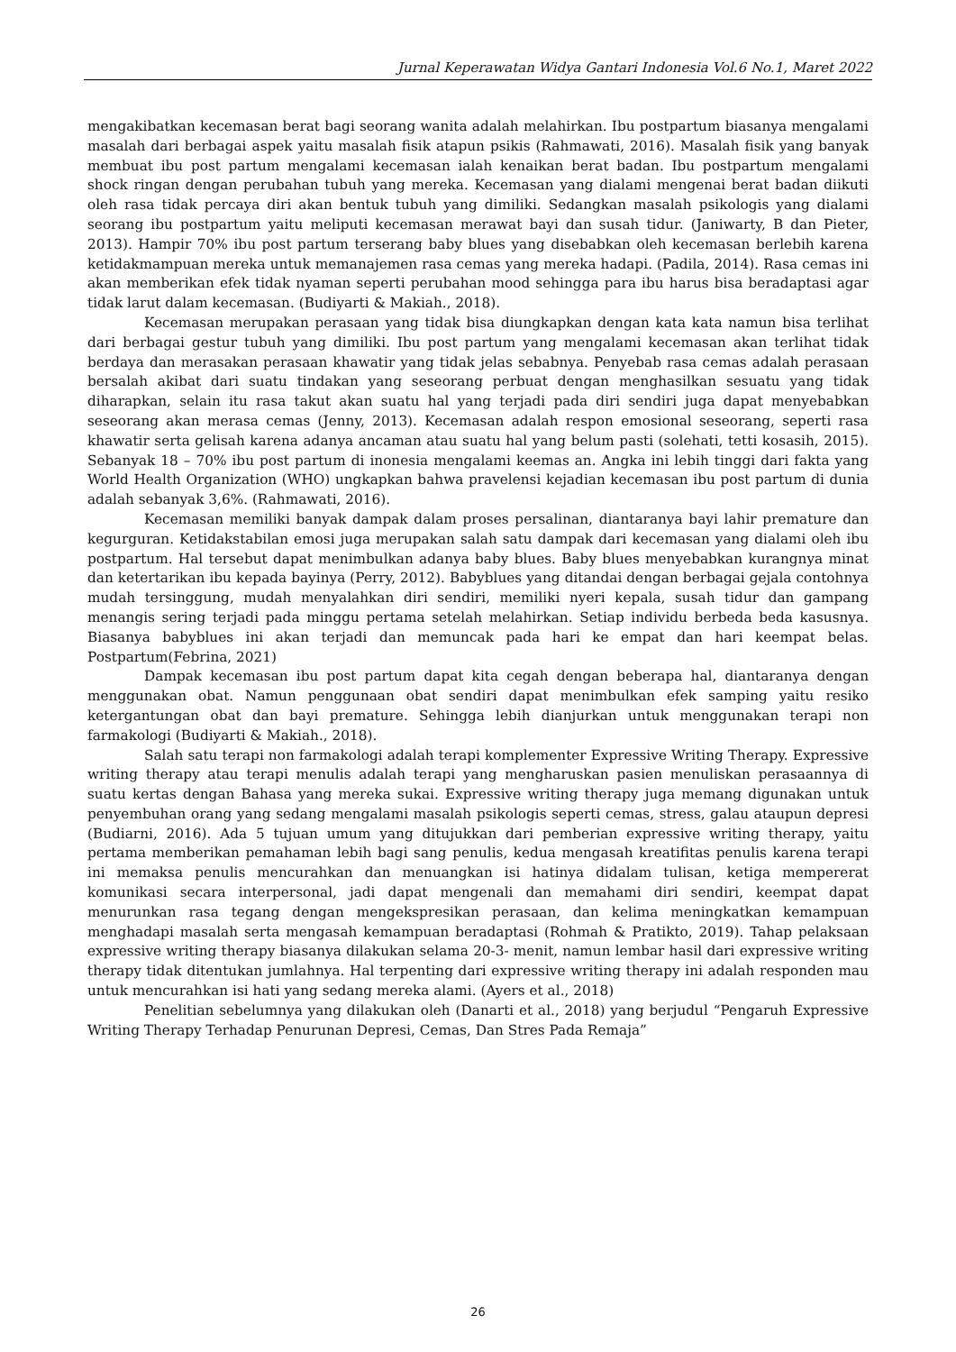Jurnal Keperawatan Widya Gantari Indonesia Vol.6 No.1, Maret 2022
mengakibatkan kecemasan berat bagi seorang wanita adalah melahirkan. Ibu postpartum biasanya mengalami masalah dari berbagai aspek yaitu masalah fisik atapun psikis (Rahmawati, 2016). Masalah fisik yang banyak membuat ibu post partum mengalami kecemasan ialah kenaikan berat badan. Ibu postpartum mengalami shock ringan dengan perubahan tubuh yang mereka. Kecemasan yang dialami mengenai berat badan diikuti oleh rasa tidak percaya diri akan bentuk tubuh yang dimiliki. Sedangkan masalah psikologis yang dialami seorang ibu postpartum yaitu meliputi kecemasan merawat bayi dan susah tidur. (Janiwarty, B dan Pieter, 2013). Hampir 70% ibu post partum terserang baby blues yang disebabkan oleh kecemasan berlebih karena ketidakmampuan mereka untuk memanajemen rasa cemas yang mereka hadapi. (Padila, 2014). Rasa cemas ini akan memberikan efek tidak nyaman seperti perubahan mood sehingga para ibu harus bisa beradaptasi agar tidak larut dalam kecemasan. (Budiyarti & Makiah., 2018).
Kecemasan merupakan perasaan yang tidak bisa diungkapkan dengan kata kata namun bisa terlihat dari berbagai gestur tubuh yang dimiliki. Ibu post partum yang mengalami kecemasan akan terlihat tidak berdaya dan merasakan perasaan khawatir yang tidak jelas sebabnya. Penyebab rasa cemas adalah perasaan bersalah akibat dari suatu tindakan yang seseorang perbuat dengan menghasilkan sesuatu yang tidak diharapkan, selain itu rasa takut akan suatu hal yang terjadi pada diri sendiri juga dapat menyebabkan seseorang akan merasa cemas (Jenny, 2013). Kecemasan adalah respon emosional seseorang, seperti rasa khawatir serta gelisah karena adanya ancaman atau suatu hal yang belum pasti (solehati, tetti kosasih, 2015). Sebanyak 18 – 70% ibu post partum di inonesia mengalami keemas an. Angka ini lebih tinggi dari fakta yang World Health Organization (WHO) ungkapkan bahwa pravelensi kejadian kecemasan ibu post partum di dunia adalah sebanyak 3,6%. (Rahmawati, 2016).
Kecemasan memiliki banyak dampak dalam proses persalinan, diantaranya bayi lahir premature dan kegurguran. Ketidakstabilan emosi juga merupakan salah satu dampak dari kecemasan yang dialami oleh ibu postpartum. Hal tersebut dapat menimbulkan adanya baby blues. Baby blues menyebabkan kurangnya minat dan ketertarikan ibu kepada bayinya (Perry, 2012). Babyblues yang ditandai dengan berbagai gejala contohnya mudah tersinggung, mudah menyalahkan diri sendiri, memiliki nyeri kepala, susah tidur dan gampang menangis sering terjadi pada minggu pertama setelah melahirkan. Setiap individu berbeda beda kasusnya. Biasanya babyblues ini akan terjadi dan memuncak pada hari ke empat dan hari keempat belas. Postpartum(Febrina, 2021)
Dampak kecemasan ibu post partum dapat kita cegah dengan beberapa hal, diantaranya dengan menggunakan obat. Namun penggunaan obat sendiri dapat menimbulkan efek samping yaitu resiko ketergantungan obat dan bayi premature. Sehingga lebih dianjurkan untuk menggunakan terapi non farmakologi (Budiyarti & Makiah., 2018).
Salah satu terapi non farmakologi adalah terapi komplementer Expressive Writing Therapy. Expressive writing therapy atau terapi menulis adalah terapi yang mengharuskan pasien menuliskan perasaannya di suatu kertas dengan Bahasa yang mereka sukai. Expressive writing therapy juga memang digunakan untuk penyembuhan orang yang sedang mengalami masalah psikologis seperti cemas, stress, galau ataupun depresi (Budiarni, 2016). Ada 5 tujuan umum yang ditujukkan dari pemberian expressive writing therapy, yaitu pertama memberikan pemahaman lebih bagi sang penulis, kedua mengasah kreatifitas penulis karena terapi ini memaksa penulis mencurahkan dan menuangkan isi hatinya didalam tulisan, ketiga mempererat komunikasi secara interpersonal, jadi dapat mengenali dan memahami diri sendiri, keempat dapat menurunkan rasa tegang dengan mengekspresikan perasaan, dan kelima meningkatkan kemampuan menghadapi masalah serta mengasah kemampuan beradaptasi (Rohmah & Pratikto, 2019). Tahap pelaksaan expressive writing therapy biasanya dilakukan selama 20-3- menit, namun lembar hasil dari expressive writing therapy tidak ditentukan jumlahnya. Hal terpenting dari expressive writing therapy ini adalah responden mau untuk mencurahkan isi hati yang sedang mereka alami. (Ayers et al., 2018)
Penelitian sebelumnya yang dilakukan oleh (Danarti et al., 2018) yang berjudul “Pengaruh Expressive Writing Therapy Terhadap Penurunan Depresi, Cemas, Dan Stres Pada Remaja”
26